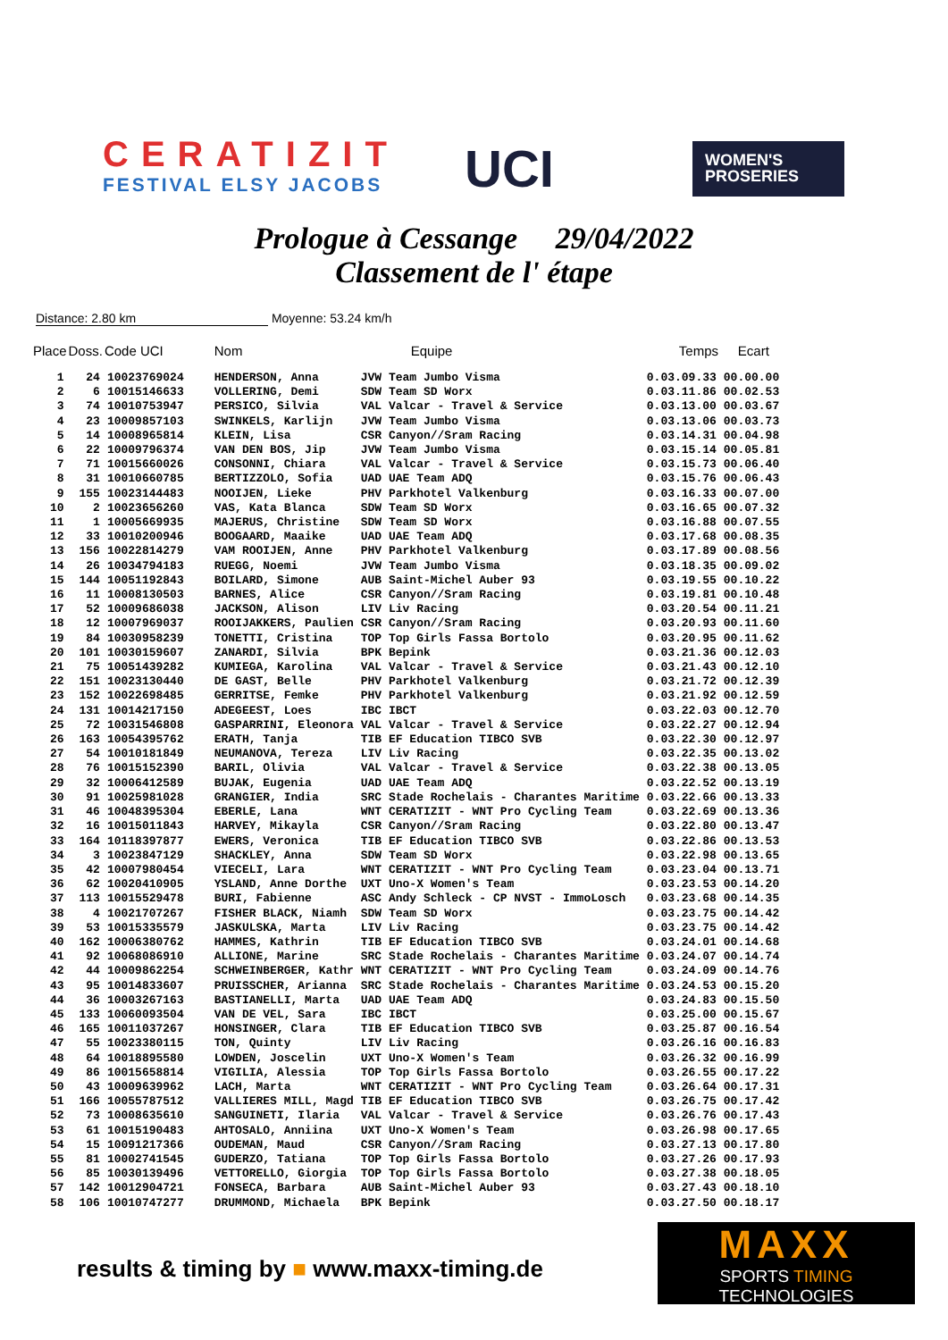CERATIZIT
FESTIVAL ELSY JACOBS
UCI
WOMEN'S
PROSERIES
Prologue à Cessange 29/04/2022
Classement de l' étape
Distance: 2.80 km Moyenne: 53.24 km/h
| Place | Doss. | Code UCI | Nom | Equipe | Temps | Ecart |
| --- | --- | --- | --- | --- | --- | --- |
| 1 | 24 | 10023769024 | HENDERSON, Anna | JVW Team Jumbo Visma | 0.03.09.33 | 00.00.00 |
| 2 | 6 | 10015146633 | VOLLERING, Demi | SDW Team SD Worx | 0.03.11.86 | 00.02.53 |
| 3 | 74 | 10010753947 | PERSICO, Silvia | VAL Valcar - Travel & Service | 0.03.13.00 | 00.03.67 |
| 4 | 23 | 10009857103 | SWINKELS, Karlijn | JVW Team Jumbo Visma | 0.03.13.06 | 00.03.73 |
| 5 | 14 | 10008965814 | KLEIN, Lisa | CSR Canyon//Sram Racing | 0.03.14.31 | 00.04.98 |
| 6 | 22 | 10009796374 | VAN DEN BOS, Jip | JVW Team Jumbo Visma | 0.03.15.14 | 00.05.81 |
| 7 | 71 | 10015660026 | CONSONNI, Chiara | VAL Valcar - Travel & Service | 0.03.15.73 | 00.06.40 |
| 8 | 31 | 10010660785 | BERTIZZOLO, Sofia | UAD UAE Team ADQ | 0.03.15.76 | 00.06.43 |
| 9 | 155 | 10023144483 | NOOIJEN, Lieke | PHV Parkhotel Valkenburg | 0.03.16.33 | 00.07.00 |
| 10 | 2 | 10023656260 | VAS, Kata Blanca | SDW Team SD Worx | 0.03.16.65 | 00.07.32 |
| 11 | 1 | 10005669935 | MAJERUS, Christine | SDW Team SD Worx | 0.03.16.88 | 00.07.55 |
| 12 | 33 | 10010200946 | BOOGAARD, Maaike | UAD UAE Team ADQ | 0.03.17.68 | 00.08.35 |
| 13 | 156 | 10022814279 | VAM ROOIJEN, Anne | PHV Parkhotel Valkenburg | 0.03.17.89 | 00.08.56 |
| 14 | 26 | 10034794183 | RUEGG, Noemi | JVW Team Jumbo Visma | 0.03.18.35 | 00.09.02 |
| 15 | 144 | 10051192843 | BOILARD, Simone | AUB Saint-Michel Auber 93 | 0.03.19.55 | 00.10.22 |
| 16 | 11 | 10008130503 | BARNES, Alice | CSR Canyon//Sram Racing | 0.03.19.81 | 00.10.48 |
| 17 | 52 | 10009686038 | JACKSON, Alison | LIV Liv Racing | 0.03.20.54 | 00.11.21 |
| 18 | 12 | 10007969037 | ROOIJAKKERS, Paulien | CSR Canyon//Sram Racing | 0.03.20.93 | 00.11.60 |
| 19 | 84 | 10030958239 | TONETTI, Cristina | TOP Top Girls Fassa Bortolo | 0.03.20.95 | 00.11.62 |
| 20 | 101 | 10030159607 | ZANARDI, Silvia | BPK Bepink | 0.03.21.36 | 00.12.03 |
| 21 | 75 | 10051439282 | KUMIEGA, Karolina | VAL Valcar - Travel & Service | 0.03.21.43 | 00.12.10 |
| 22 | 151 | 10023130440 | DE GAST, Belle | PHV Parkhotel Valkenburg | 0.03.21.72 | 00.12.39 |
| 23 | 152 | 10022698485 | GERRITSE, Femke | PHV Parkhotel Valkenburg | 0.03.21.92 | 00.12.59 |
| 24 | 131 | 10014217150 | ADEGEEST, Loes | IBC IBCT | 0.03.22.03 | 00.12.70 |
| 25 | 72 | 10031546808 | GASPARRINI, Eleonora | VAL Valcar - Travel & Service | 0.03.22.27 | 00.12.94 |
| 26 | 163 | 10054395762 | ERATH, Tanja | TIB EF Education TIBCO SVB | 0.03.22.30 | 00.12.97 |
| 27 | 54 | 10010181849 | NEUMANOVA, Tereza | LIV Liv Racing | 0.03.22.35 | 00.13.02 |
| 28 | 76 | 10015152390 | BARIL, Olivia | VAL Valcar - Travel & Service | 0.03.22.38 | 00.13.05 |
| 29 | 32 | 10006412589 | BUJAK, Eugenia | UAD UAE Team ADQ | 0.03.22.52 | 00.13.19 |
| 30 | 91 | 10025981028 | GRANGIER, India | SRC Stade Rochelais - Charantes Maritime | 0.03.22.66 | 00.13.33 |
| 31 | 46 | 10048395304 | EBERLE, Lana | WNT CERATIZIT - WNT Pro Cycling Team | 0.03.22.69 | 00.13.36 |
| 32 | 16 | 10015011843 | HARVEY, Mikayla | CSR Canyon//Sram Racing | 0.03.22.80 | 00.13.47 |
| 33 | 164 | 10118397877 | EWERS, Veronica | TIB EF Education TIBCO SVB | 0.03.22.86 | 00.13.53 |
| 34 | 3 | 10023847129 | SHACKLEY, Anna | SDW Team SD Worx | 0.03.22.98 | 00.13.65 |
| 35 | 42 | 10007980454 | VIECELI, Lara | WNT CERATIZIT - WNT Pro Cycling Team | 0.03.23.04 | 00.13.71 |
| 36 | 62 | 10020410905 | YSLAND, Anne Dorthe | UXT Uno-X Women's Team | 0.03.23.53 | 00.14.20 |
| 37 | 113 | 10015529478 | BURI, Fabienne | ASC Andy Schleck - CP NVST - ImmoLosch | 0.03.23.68 | 00.14.35 |
| 38 | 4 | 10021707267 | FISHER BLACK, Niamh | SDW Team SD Worx | 0.03.23.75 | 00.14.42 |
| 39 | 53 | 10015335579 | JASKULSKA, Marta | LIV Liv Racing | 0.03.23.75 | 00.14.42 |
| 40 | 162 | 10006380762 | HAMMES, Kathrin | TIB EF Education TIBCO SVB | 0.03.24.01 | 00.14.68 |
| 41 | 92 | 10068086910 | ALLIONE, Marine | SRC Stade Rochelais - Charantes Maritime | 0.03.24.07 | 00.14.74 |
| 42 | 44 | 10009862254 | SCHWEINBERGER, Kathr | WNT CERATIZIT - WNT Pro Cycling Team | 0.03.24.09 | 00.14.76 |
| 43 | 95 | 10014833607 | PRUISSCHER, Arianna | SRC Stade Rochelais - Charantes Maritime | 0.03.24.53 | 00.15.20 |
| 44 | 36 | 10003267163 | BASTIANELLI, Marta | UAD UAE Team ADQ | 0.03.24.83 | 00.15.50 |
| 45 | 133 | 10060093504 | VAN DE VEL, Sara | IBC IBCT | 0.03.25.00 | 00.15.67 |
| 46 | 165 | 10011037267 | HONSINGER, Clara | TIB EF Education TIBCO SVB | 0.03.25.87 | 00.16.54 |
| 47 | 55 | 10023380115 | TON, Quinty | LIV Liv Racing | 0.03.26.16 | 00.16.83 |
| 48 | 64 | 10018895580 | LOWDEN, Joscelin | UXT Uno-X Women's Team | 0.03.26.32 | 00.16.99 |
| 49 | 86 | 10015658814 | VIGILIA, Alessia | TOP Top Girls Fassa Bortolo | 0.03.26.55 | 00.17.22 |
| 50 | 43 | 10009639962 | LACH, Marta | WNT CERATIZIT - WNT Pro Cycling Team | 0.03.26.64 | 00.17.31 |
| 51 | 166 | 10055787512 | VALLIERES MILL, Magd | TIB EF Education TIBCO SVB | 0.03.26.75 | 00.17.42 |
| 52 | 73 | 10008635610 | SANGUINETI, Ilaria | VAL Valcar - Travel & Service | 0.03.26.76 | 00.17.43 |
| 53 | 61 | 10015190483 | AHTOSALO, Anniina | UXT Uno-X Women's Team | 0.03.26.98 | 00.17.65 |
| 54 | 15 | 10091217366 | OUDEMAN, Maud | CSR Canyon//Sram Racing | 0.03.27.13 | 00.17.80 |
| 55 | 81 | 10002741545 | GUDERZO, Tatiana | TOP Top Girls Fassa Bortolo | 0.03.27.26 | 00.17.93 |
| 56 | 85 | 10030139496 | VETTORELLO, Giorgia | TOP Top Girls Fassa Bortolo | 0.03.27.38 | 00.18.05 |
| 57 | 142 | 10012904721 | FONSECA, Barbara | AUB Saint-Michel Auber 93 | 0.03.27.43 | 00.18.10 |
| 58 | 106 | 10010747277 | DRUMMOND, Michaela | BPK Bepink | 0.03.27.50 | 00.18.17 |
results & timing by ■ www.maxx-timing.de
MAXX
SPORTS TIMING TECHNOLOGIES